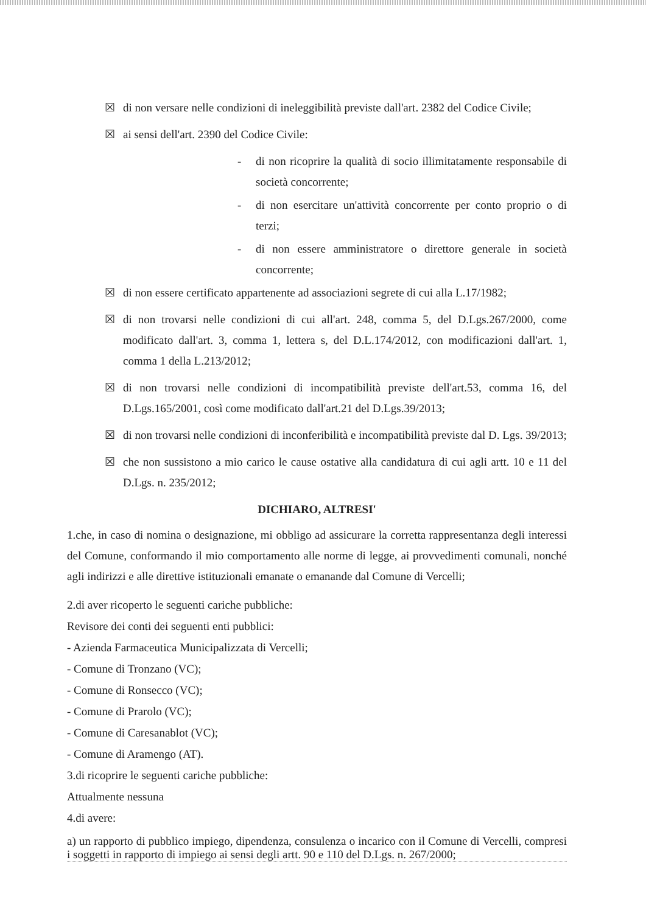☒ di non versare nelle condizioni di ineleggibilità previste dall'art. 2382 del Codice Civile;
☒ ai sensi dell'art. 2390 del Codice Civile:
- di non ricoprire la qualità di socio illimitatamente responsabile di società concorrente;
- di non esercitare un'attività concorrente per conto proprio o di terzi;
- di non essere amministratore o direttore generale in società concorrente;
☒ di non essere certificato appartenente ad associazioni segrete di cui alla L.17/1982;
☒ di non trovarsi nelle condizioni di cui all'art. 248, comma 5, del D.Lgs.267/2000, come modificato dall'art. 3, comma 1, lettera s, del D.L.174/2012, con modificazioni dall'art. 1, comma 1 della L.213/2012;
☒ di non trovarsi nelle condizioni di incompatibilità previste dell'art.53, comma 16, del D.Lgs.165/2001, così come modificato dall'art.21 del D.Lgs.39/2013;
☒ di non trovarsi nelle condizioni di inconferibilità e incompatibilità previste dal D. Lgs. 39/2013;
☒ che non sussistono a mio carico le cause ostative alla candidatura di cui agli artt. 10 e 11 del D.Lgs. n. 235/2012;
DICHIARO, ALTRESI'
1.che, in caso di nomina o designazione, mi obbligo ad assicurare la corretta rappresentanza degli interessi del Comune, conformando il mio comportamento alle norme di legge, ai provvedimenti comunali, nonché agli indirizzi e alle direttive istituzionali emanate o emanande dal Comune di Vercelli;
2.di aver ricoperto le seguenti cariche pubbliche:
Revisore dei conti dei seguenti enti pubblici:
- Azienda Farmaceutica Municipalizzata di Vercelli;
- Comune di Tronzano (VC);
- Comune di Ronsecco (VC);
- Comune di Prarolo (VC);
- Comune di Caresanablot (VC);
- Comune di Aramengo (AT).
3.di ricoprire le seguenti cariche pubbliche:
Attualmente nessuna
4.di avere:
a) un rapporto di pubblico impiego, dipendenza, consulenza o incarico con il Comune di Vercelli, compresi i soggetti in rapporto di impiego ai sensi degli artt. 90 e 110 del D.Lgs. n. 267/2000;